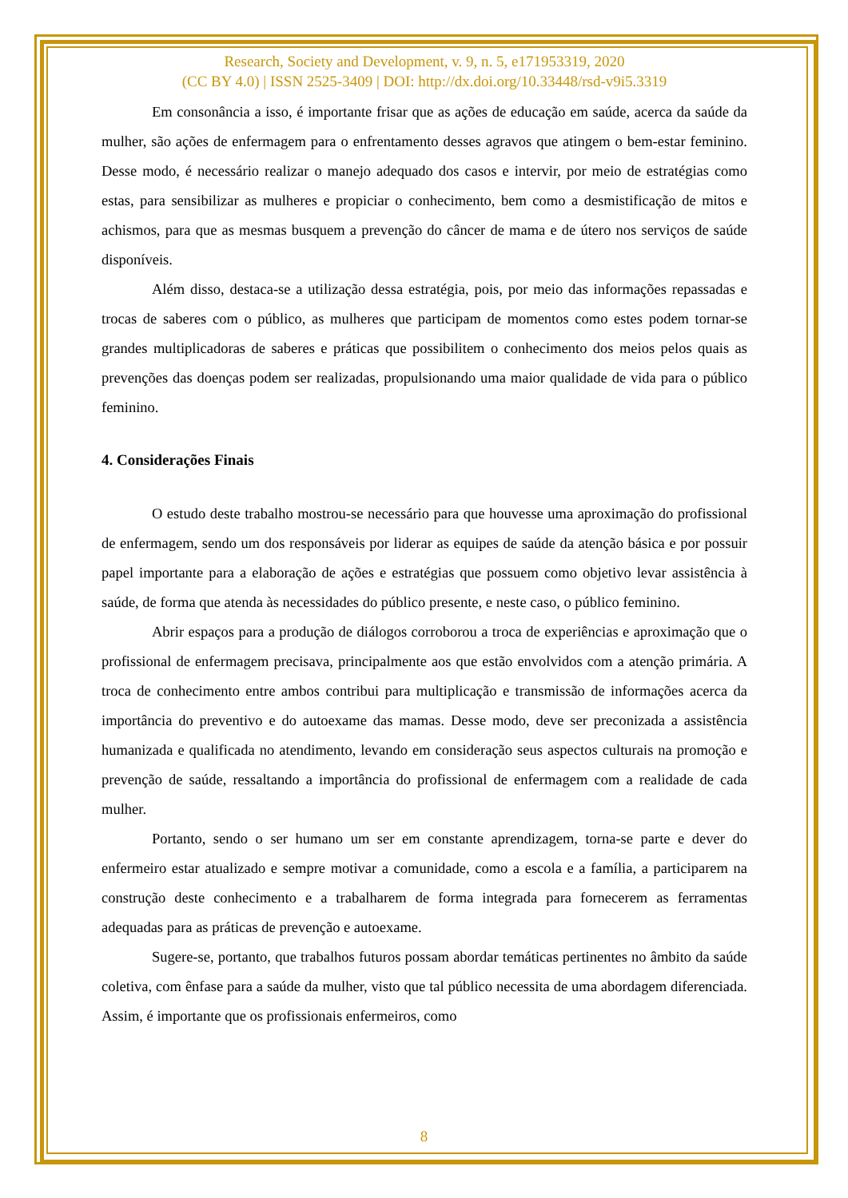Research, Society and Development, v. 9, n. 5, e171953319, 2020
(CC BY 4.0) | ISSN 2525-3409 | DOI: http://dx.doi.org/10.33448/rsd-v9i5.3319
Em consonância a isso, é importante frisar que as ações de educação em saúde, acerca da saúde da mulher, são ações de enfermagem para o enfrentamento desses agravos que atingem o bem-estar feminino. Desse modo, é necessário realizar o manejo adequado dos casos e intervir, por meio de estratégias como estas, para sensibilizar as mulheres e propiciar o conhecimento, bem como a desmistificação de mitos e achismos, para que as mesmas busquem a prevenção do câncer de mama e de útero nos serviços de saúde disponíveis.
Além disso, destaca-se a utilização dessa estratégia, pois, por meio das informações repassadas e trocas de saberes com o público, as mulheres que participam de momentos como estes podem tornar-se grandes multiplicadoras de saberes e práticas que possibilitem o conhecimento dos meios pelos quais as prevenções das doenças podem ser realizadas, propulsionando uma maior qualidade de vida para o público feminino.
4. Considerações Finais
O estudo deste trabalho mostrou-se necessário para que houvesse uma aproximação do profissional de enfermagem, sendo um dos responsáveis por liderar as equipes de saúde da atenção básica e por possuir papel importante para a elaboração de ações e estratégias que possuem como objetivo levar assistência à saúde, de forma que atenda às necessidades do público presente, e neste caso, o público feminino.
Abrir espaços para a produção de diálogos corroborou a troca de experiências e aproximação que o profissional de enfermagem precisava, principalmente aos que estão envolvidos com a atenção primária. A troca de conhecimento entre ambos contribui para multiplicação e transmissão de informações acerca da importância do preventivo e do autoexame das mamas. Desse modo, deve ser preconizada a assistência humanizada e qualificada no atendimento, levando em consideração seus aspectos culturais na promoção e prevenção de saúde, ressaltando a importância do profissional de enfermagem com a realidade de cada mulher.
Portanto, sendo o ser humano um ser em constante aprendizagem, torna-se parte e dever do enfermeiro estar atualizado e sempre motivar a comunidade, como a escola e a família, a participarem na construção deste conhecimento e a trabalharem de forma integrada para fornecerem as ferramentas adequadas para as práticas de prevenção e autoexame.
Sugere-se, portanto, que trabalhos futuros possam abordar temáticas pertinentes no âmbito da saúde coletiva, com ênfase para a saúde da mulher, visto que tal público necessita de uma abordagem diferenciada. Assim, é importante que os profissionais enfermeiros, como
8